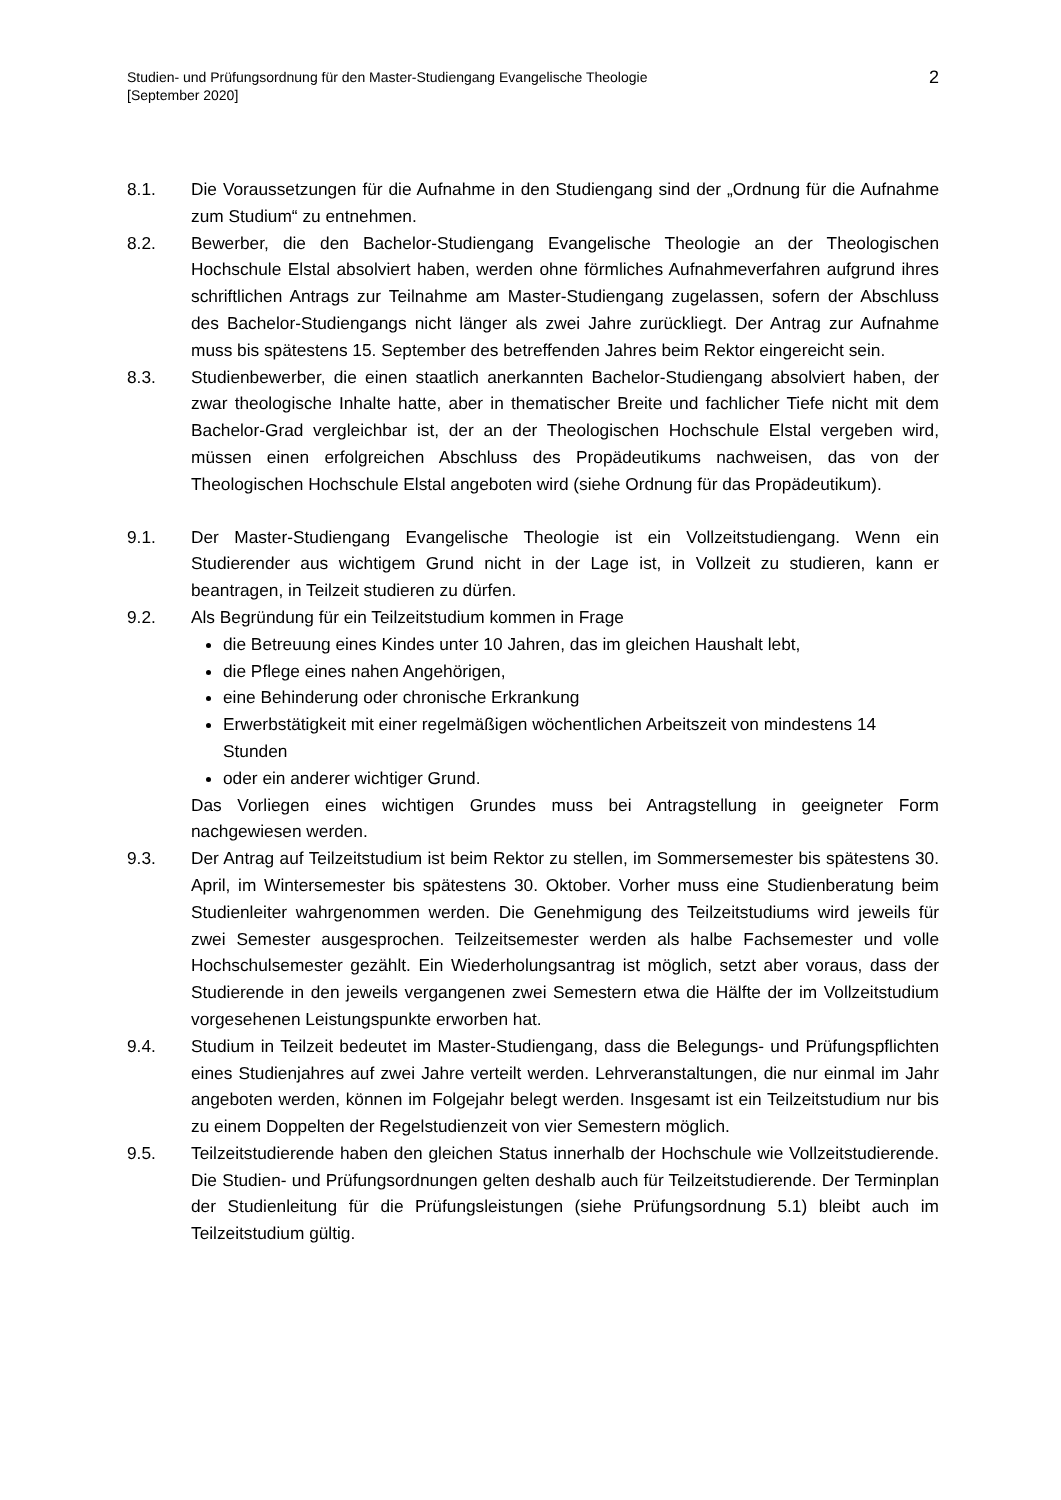Studien- und Prüfungsordnung für den Master-Studiengang Evangelische Theologie
[September 2020]
2
8.1. Die Voraussetzungen für die Aufnahme in den Studiengang sind der „Ordnung für die Aufnahme zum Studium“ zu entnehmen.
8.2. Bewerber, die den Bachelor-Studiengang Evangelische Theologie an der Theologischen Hochschule Elstal absolviert haben, werden ohne förmliches Aufnahmeverfahren aufgrund ihres schriftlichen Antrags zur Teilnahme am Master-Studiengang zugelassen, sofern der Abschluss des Bachelor-Studiengangs nicht länger als zwei Jahre zurückliegt. Der Antrag zur Aufnahme muss bis spätestens 15. September des betreffenden Jahres beim Rektor eingereicht sein.
8.3. Studienbewerber, die einen staatlich anerkannten Bachelor-Studiengang absolviert haben, der zwar theologische Inhalte hatte, aber in thematischer Breite und fachlicher Tiefe nicht mit dem Bachelor-Grad vergleichbar ist, der an der Theologischen Hochschule Elstal vergeben wird, müssen einen erfolgreichen Abschluss des Propädeutikums nachweisen, das von der Theologischen Hochschule Elstal angeboten wird (siehe Ordnung für das Propädeutikum).
9.1. Der Master-Studiengang Evangelische Theologie ist ein Vollzeitstudiengang. Wenn ein Studierender aus wichtigem Grund nicht in der Lage ist, in Vollzeit zu studieren, kann er beantragen, in Teilzeit studieren zu dürfen.
9.2. Als Begründung für ein Teilzeitstudium kommen in Frage
die Betreuung eines Kindes unter 10 Jahren, das im gleichen Haushalt lebt,
die Pflege eines nahen Angehörigen,
eine Behinderung oder chronische Erkrankung
Erwerbstätigkeit mit einer regelmäßigen wöchentlichen Arbeitszeit von mindestens 14 Stunden
oder ein anderer wichtiger Grund.
Das Vorliegen eines wichtigen Grundes muss bei Antragstellung in geeigneter Form nachgewiesen werden.
9.3. Der Antrag auf Teilzeitstudium ist beim Rektor zu stellen, im Sommersemester bis spätestens 30. April, im Wintersemester bis spätestens 30. Oktober. Vorher muss eine Studienberatung beim Studienleiter wahrgenommen werden. Die Genehmigung des Teilzeitstudiums wird jeweils für zwei Semester ausgesprochen. Teilzeitsemester werden als halbe Fachsemester und volle Hochschulsemester gezählt. Ein Wiederholungsantrag ist möglich, setzt aber voraus, dass der Studierende in den jeweils vergangenen zwei Semestern etwa die Hälfte der im Vollzeitstudium vorgesehenen Leistungspunkte erworben hat.
9.4. Studium in Teilzeit bedeutet im Master-Studiengang, dass die Belegungs- und Prüfungspflichten eines Studienjahres auf zwei Jahre verteilt werden. Lehrveranstaltungen, die nur einmal im Jahr angeboten werden, können im Folgejahr belegt werden. Insgesamt ist ein Teilzeitstudium nur bis zu einem Doppelten der Regelstudienzeit von vier Semestern möglich.
9.5. Teilzeitstudierende haben den gleichen Status innerhalb der Hochschule wie Vollzeitstudierende. Die Studien- und Prüfungsordnungen gelten deshalb auch für Teilzeitstudierende. Der Terminplan der Studienleitung für die Prüfungsleistungen (siehe Prüfungsordnung 5.1) bleibt auch im Teilzeitstudium gültig.